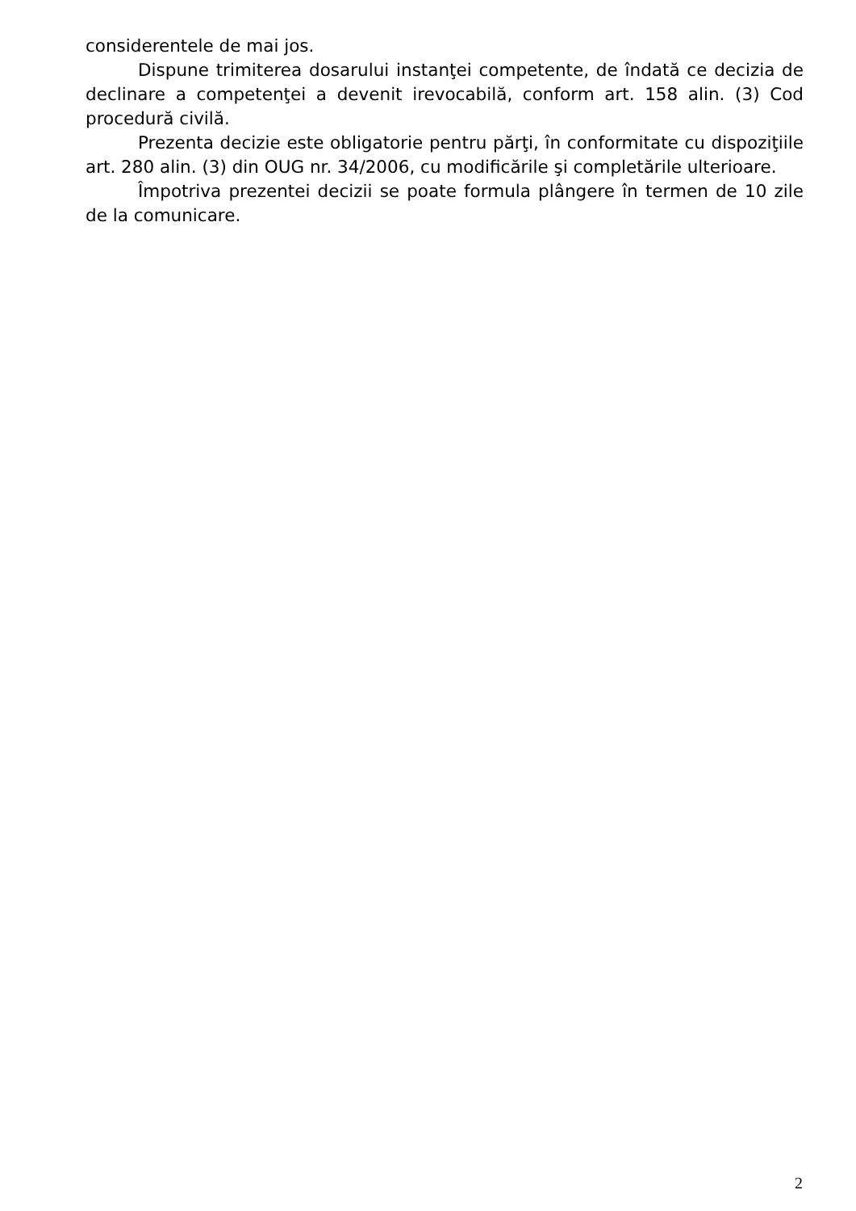considerentele de mai jos.
Dispune trimiterea dosarului instanţei competente, de îndată ce decizia de declinare a competenţei a devenit irevocabilă, conform art. 158 alin. (3) Cod procedură civilă.
Prezenta decizie este obligatorie pentru părţi, în conformitate cu dispoziţiile art. 280 alin. (3) din OUG nr. 34/2006, cu modificările şi completările ulterioare.
Împotriva prezentei decizii se poate formula plângere în termen de 10 zile de la comunicare.
2